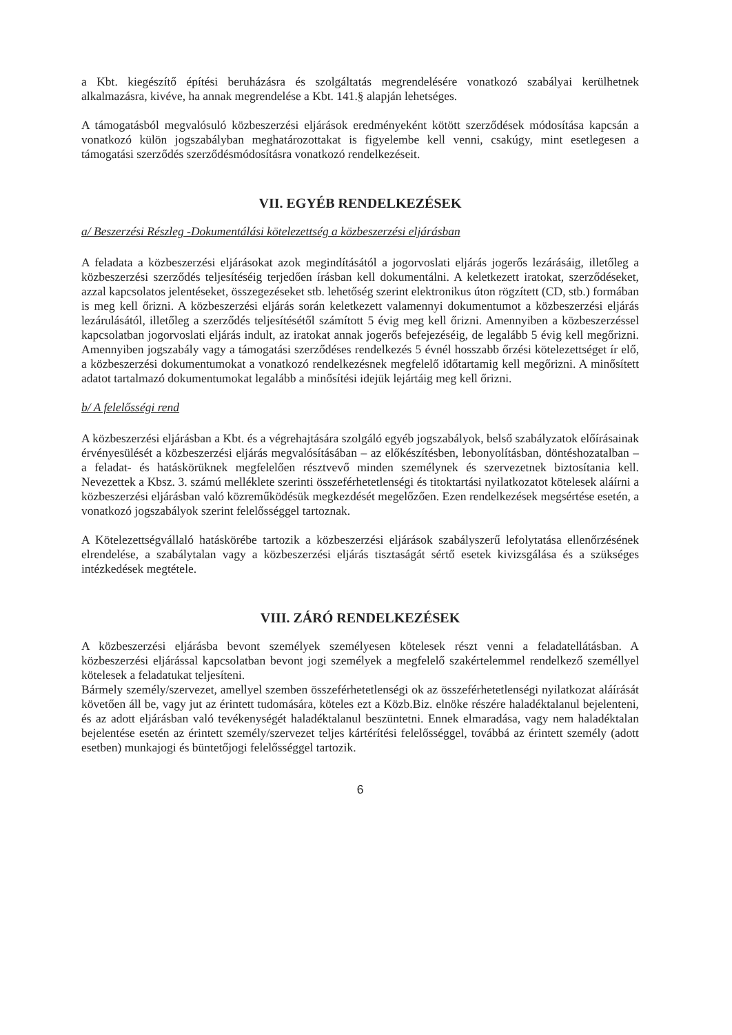a Kbt. kiegészítő építési beruházásra és szolgáltatás megrendelésére vonatkozó szabályai kerülhetnek alkalmazásra, kivéve, ha annak megrendelése a Kbt. 141.§ alapján lehetséges.
A támogatásból megvalósuló közbeszerzési eljárások eredményeként kötött szerződések módosítása kapcsán a vonatkozó külön jogszabályban meghatározottakat is figyelembe kell venni, csakúgy, mint esetlegesen a támogatási szerződés szerződésmódosításra vonatkozó rendelkezéseit.
VII. EGYÉB RENDELKEZÉSEK
a/ Beszerzési Részleg -Dokumentálási kötelezettség a közbeszerzési eljárásban
A feladata a közbeszerzési eljárásokat azok megindításától a jogorvoslati eljárás jogerős lezárásáig, illetőleg a közbeszerzési szerződés teljesítéséig terjedően írásban kell dokumentálni. A keletkezett iratokat, szerződéseket, azzal kapcsolatos jelentéseket, összegezéseket stb. lehetőség szerint elektronikus úton rögzített (CD, stb.) formában is meg kell őrizni. A közbeszerzési eljárás során keletkezett valamennyi dokumentumot a közbeszerzési eljárás lezárulásától, illetőleg a szerződés teljesítésétől számított 5 évig meg kell őrizni. Amennyiben a közbeszerzéssel kapcsolatban jogorvoslati eljárás indult, az iratokat annak jogerős befejezéséig, de legalább 5 évig kell megőrizni. Amennyiben jogszabály vagy a támogatási szerződéses rendelkezés 5 évnél hosszabb őrzési kötelezettséget ír elő, a közbeszerzési dokumentumokat a vonatkozó rendelkezésnek megfelelő időtartamig kell megőrizni. A minősített adatot tartalmazó dokumentumokat legalább a minősítési idejük lejártáig meg kell őrizni.
b/ A felelősségi rend
A közbeszerzési eljárásban a Kbt. és a végrehajtására szolgáló egyéb jogszabályok, belső szabályzatok előírásainak érvényesülését a közbeszerzési eljárás megvalósításában – az előkészítésben, lebonyolításban, döntéshozatalban – a feladat- és hatáskörüknek megfelelően résztvevő minden személynek és szervezetnek biztosítania kell. Nevezettek a Kbsz. 3. számú melléklete szerinti összeférhetetlenségi és titoktartási nyilatkozatot kötelesek aláírni a közbeszerzési eljárásban való közreműködésük megkezdését megelőzően. Ezen rendelkezések megsértése esetén, a vonatkozó jogszabályok szerint felelősséggel tartoznak.
A Kötelezettségvállaló hatáskörébe tartozik a közbeszerzési eljárások szabályszerű lefolytatása ellenőrzésének elrendelése, a szabálytalan vagy a közbeszerzési eljárás tisztaságát sértő esetek kivizsgálása és a szükséges intézkedések megtétele.
VIII. ZÁRÓ RENDELKEZÉSEK
A közbeszerzési eljárásba bevont személyek személyesen kötelesek részt venni a feladatellátásban. A közbeszerzési eljárással kapcsolatban bevont jogi személyek a megfelelő szakértelemmel rendelkező személlyel kötelesek a feladatukat teljesíteni.
Bármely személy/szervezet, amellyel szemben összeférhetetlenségi ok az összeférhetetlenségi nyilatkozat aláírását követően áll be, vagy jut az érintett tudomására, köteles ezt a Közb.Biz. elnöke részére haladéktalanul bejelenteni, és az adott eljárásban való tevékenységét haladéktalanul beszüntetni. Ennek elmaradása, vagy nem haladéktalan bejelentése esetén az érintett személy/szervezet teljes kártérítési felelősséggel, továbbá az érintett személy (adott esetben) munkajogi és büntetőjogi felelősséggel tartozik.
6